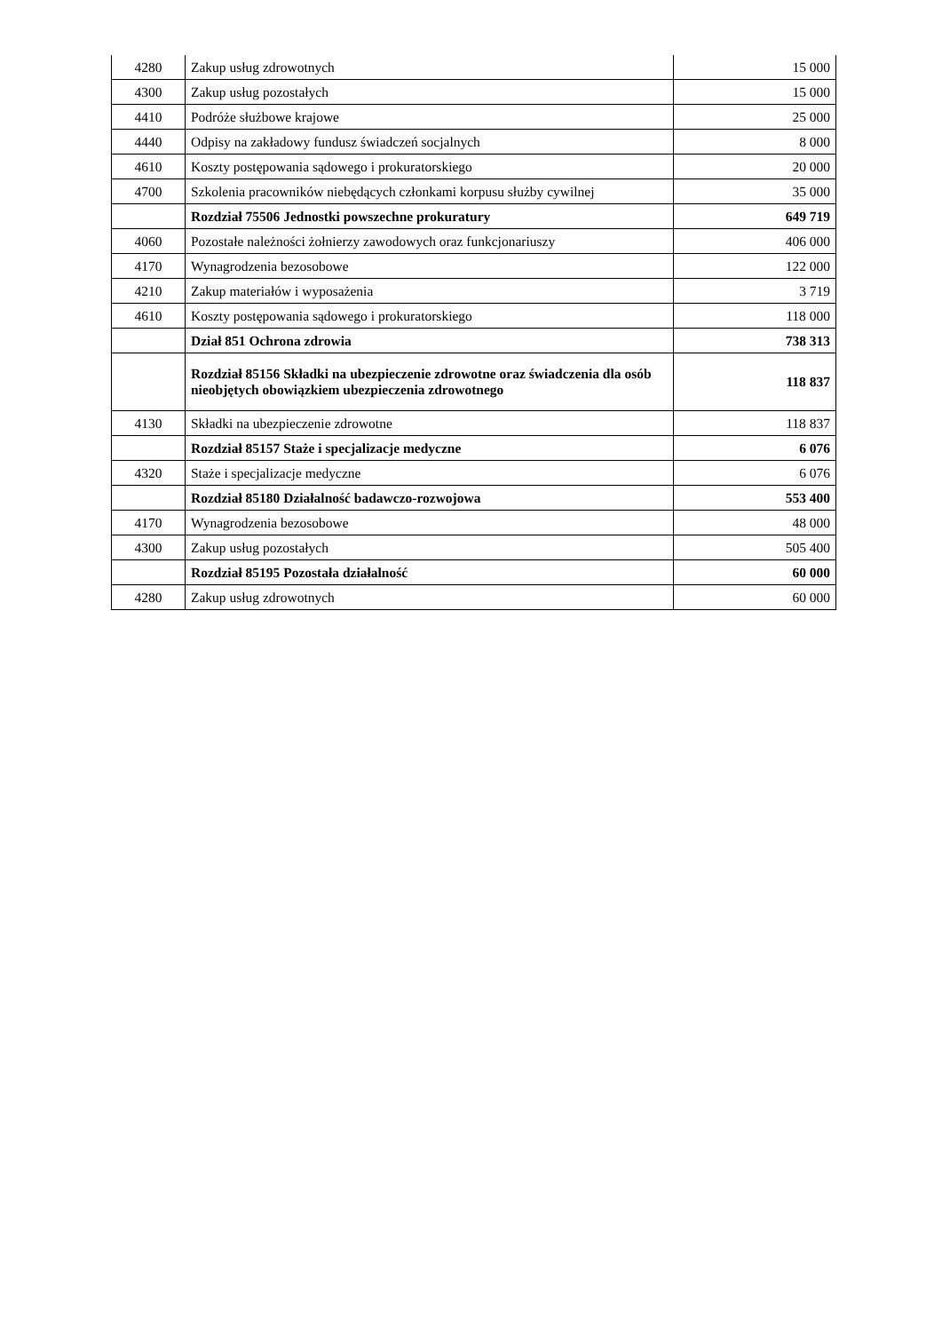| 4280 | Zakup usług zdrowotnych | 15 000 |
| 4300 | Zakup usług pozostałych | 15 000 |
| 4410 | Podróże służbowe krajowe | 25 000 |
| 4440 | Odpisy na zakładowy fundusz świadczeń socjalnych | 8 000 |
| 4610 | Koszty postępowania sądowego i prokuratorskiego | 20 000 |
| 4700 | Szkolenia pracowników niebędących członkami korpusu służby cywilnej | 35 000 |
| | Rozdział 75506 Jednostki powszechne prokuratury | 649 719 |
| 4060 | Pozostałe należności żołnierzy zawodowych oraz funkcjonariuszy | 406 000 |
| 4170 | Wynagrodzenia bezosobowe | 122 000 |
| 4210 | Zakup materiałów i wyposażenia | 3 719 |
| 4610 | Koszty postępowania sądowego i prokuratorskiego | 118 000 |
| | Dział 851 Ochrona zdrowia | 738 313 |
| | Rozdział 85156 Składki na ubezpieczenie zdrowotne oraz świadczenia dla osób nieobjętych obowiązkiem ubezpieczenia zdrowotnego | 118 837 |
| 4130 | Składki na ubezpieczenie zdrowotne | 118 837 |
| | Rozdział 85157 Staże i specjalizacje medyczne | 6 076 |
| 4320 | Staże i specjalizacje medyczne | 6 076 |
| | Rozdział 85180 Działalność badawczo-rozwojowa | 553 400 |
| 4170 | Wynagrodzenia bezosobowe | 48 000 |
| 4300 | Zakup usług pozostałych | 505 400 |
| | Rozdział 85195 Pozostała działalność | 60 000 |
| 4280 | Zakup usług zdrowotnych | 60 000 |